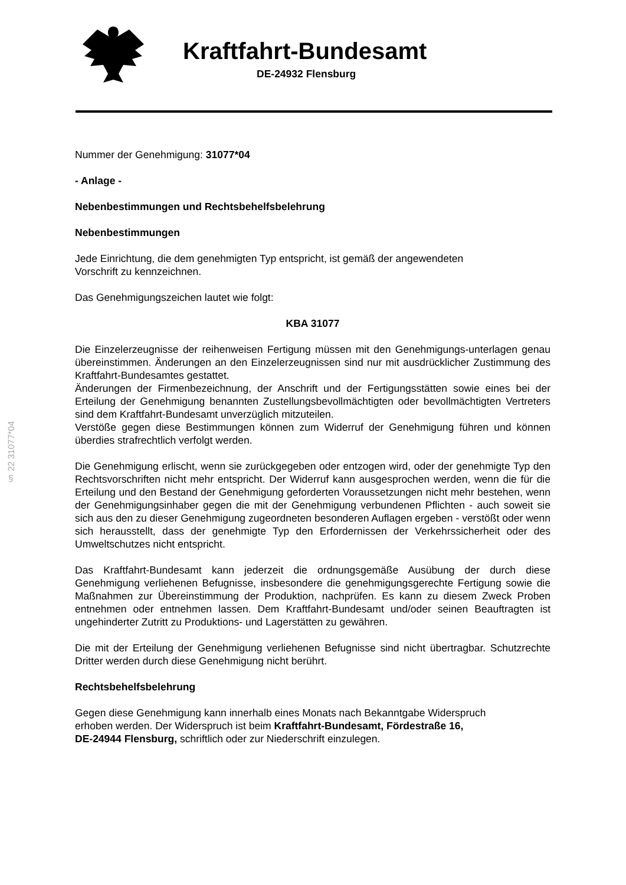Kraftfahrt-Bundesamt
DE-24932 Flensburg
§ 22 31077*04
Nummer der Genehmigung: 31077*04
- Anlage -
Nebenbestimmungen und Rechtsbehelfsbelehrung
Nebenbestimmungen
Jede Einrichtung, die dem genehmigten Typ entspricht, ist gemäß der angewendeten
Vorschrift zu kennzeichnen.
Das Genehmigungszeichen lautet wie folgt:
KBA 31077
Die Einzelerzeugnisse der reihenweisen Fertigung müssen mit den Genehmigungs-unterlagen genau übereinstimmen. Änderungen an den Einzelerzeugnissen sind nur mit ausdrücklicher Zustimmung des Kraftfahrt-Bundesamtes gestattet.
Änderungen der Firmenbezeichnung, der Anschrift und der Fertigungsstätten sowie eines bei der Erteilung der Genehmigung benannten Zustellungsbevollmächtigten oder bevollmächtigten Vertreters sind dem Kraftfahrt-Bundesamt unverzüglich mitzuteilen.
Verstöße gegen diese Bestimmungen können zum Widerruf der Genehmigung führen und können überdies strafrechtlich verfolgt werden.
Die Genehmigung erlischt, wenn sie zurückgegeben oder entzogen wird, oder der genehmigte Typ den Rechtsvorschriften nicht mehr entspricht. Der Widerruf kann ausgesprochen werden, wenn die für die Erteilung und den Bestand der Genehmigung geforderten Voraussetzungen nicht mehr bestehen, wenn der Genehmigungsinhaber gegen die mit der Genehmigung verbundenen Pflichten - auch soweit sie sich aus den zu dieser Genehmigung zugeordneten besonderen Auflagen ergeben - verstößt oder wenn sich herausstellt, dass der genehmigte Typ den Erfordernissen der Verkehrssicherheit oder des Umweltschutzes nicht entspricht.
Das Kraftfahrt-Bundesamt kann jederzeit die ordnungsgemäße Ausübung der durch diese Genehmigung verliehenen Befugnisse, insbesondere die genehmigungsgerechte Fertigung sowie die Maßnahmen zur Übereinstimmung der Produktion, nachprüfen. Es kann zu diesem Zweck Proben entnehmen oder entnehmen lassen. Dem Kraftfahrt-Bundesamt und/oder seinen Beauftragten ist ungehinderter Zutritt zu Produktions- und Lagerstätten zu gewähren.
Die mit der Erteilung der Genehmigung verliehenen Befugnisse sind nicht übertragbar. Schutzrechte Dritter werden durch diese Genehmigung nicht berührt.
Rechtsbehelfsbelehrung
Gegen diese Genehmigung kann innerhalb eines Monats nach Bekanntgabe Widerspruch
erhoben werden. Der Widerspruch ist beim Kraftfahrt-Bundesamt, Fördestraße 16,
DE-24944 Flensburg, schriftlich oder zur Niederschrift einzulegen.